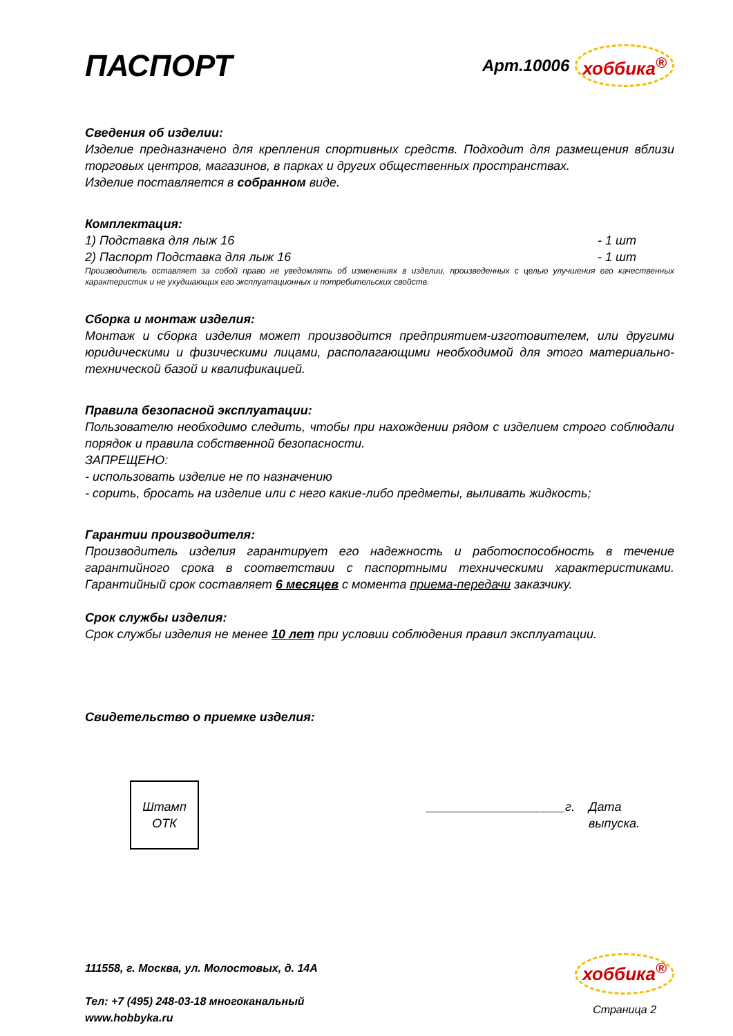ПАСПОРТ
Арт.10006 хоббика<sup>®</sup>
Сведения об изделии:
Изделие предназначено для крепления спортивных средств. Подходит для размещения вблизи торговых центров, магазинов, в парках и других общественных пространствах.
Изделие поставляется в собранном виде.
Комплектация:
1) Подставка для лыж 16 - 1 шт
2) Паспорт Подставка для лыж 16 - 1 шт
Производитель оставляет за собой право не уведомлять об изменениях в изделии, произведенных с целью улучшения его качественных характеристик и не ухудшающих его эксплуатационных и потребительских свойств.
Сборка и монтаж изделия:
Монтаж и сборка изделия может производится предприятием-изготовителем, или другими юридическими и физическими лицами, располагающими необходимой для этого материально-технической базой и квалификацией.
Правила безопасной эксплуатации:
Пользователю необходимо следить, чтобы при нахождении рядом с изделием строго соблюдали порядок и правила собственной безопасности.
ЗАПРЕЩЕНО:
- использовать изделие не по назначению
- сорить, бросать на изделие или с него какие-либо предметы, выливать жидкость;
Гарантии производителя:
Производитель изделия гарантирует его надежность и работоспособность в течение гарантийного срока в соответствии с паспортными техническими характеристиками. Гарантийный срок составляет 6 месяцев с момента приема-передачи заказчику.
Срок службы изделия:
Срок службы изделия не менее 10 лет при условии соблюдения правил эксплуатации.
Свидетельство о приемке изделия:
Штамп
ОТК
____________________г. Дата
выпуска.
111558, г. Москва, ул. Молостовых, д. 14А
Тел: +7 (495) 248-03-18 многоканальный
www.hobbyka.ru
хоббика<sup>®</sup>
Страница 2